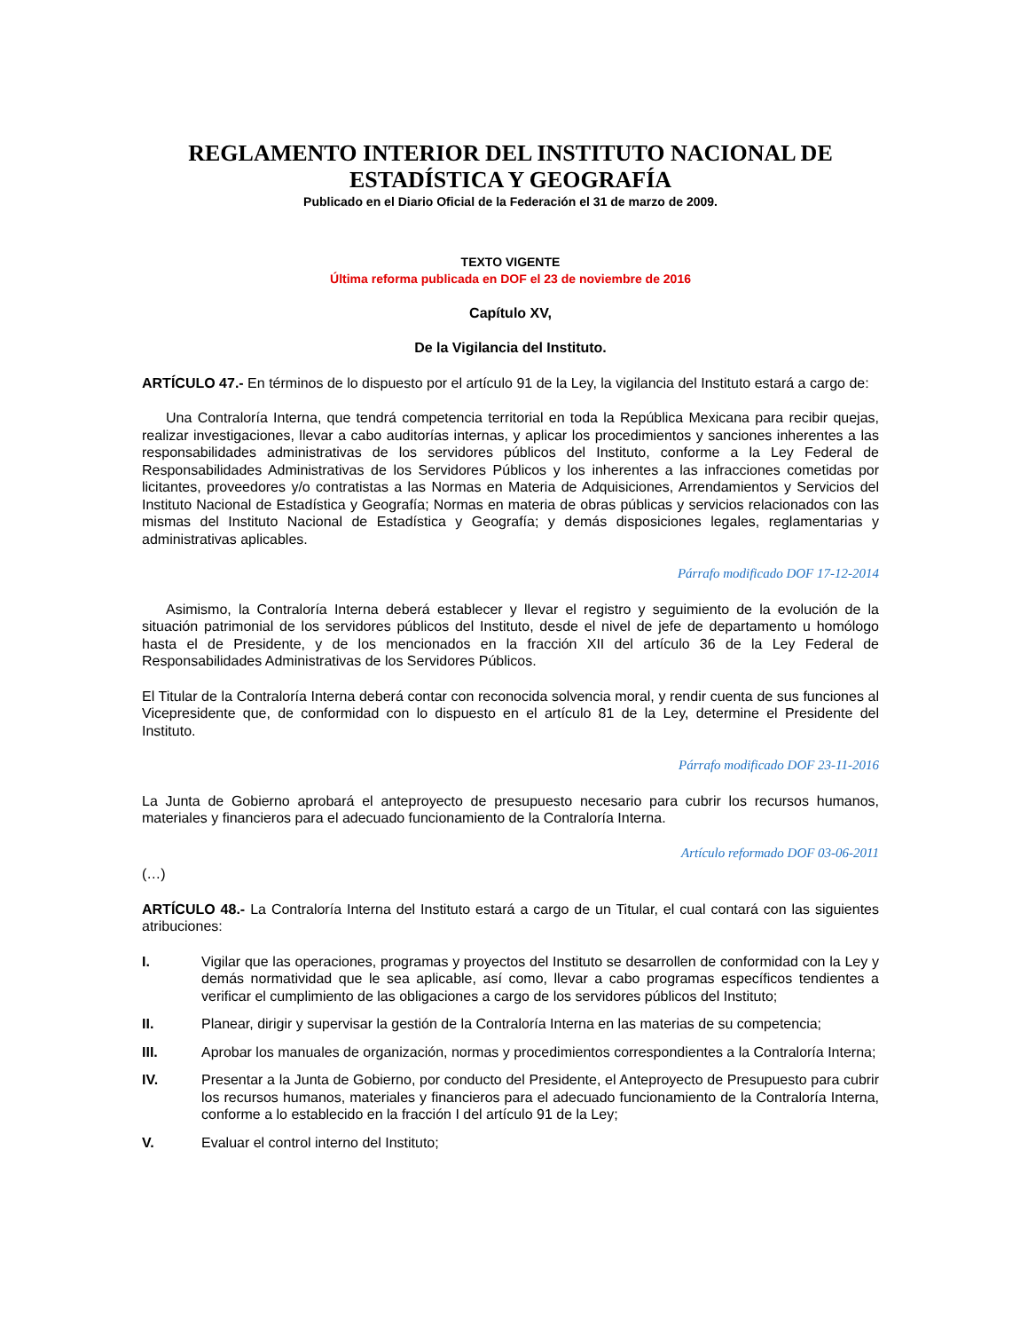REGLAMENTO INTERIOR DEL INSTITUTO NACIONAL DE ESTADÍSTICA Y GEOGRAFÍA
Publicado en el Diario Oficial de la Federación el 31 de marzo de 2009.
TEXTO VIGENTE
Última reforma publicada en DOF el 23 de noviembre de 2016
Capítulo XV,
De la Vigilancia del Instituto.
ARTÍCULO 47.- En términos de lo dispuesto por el artículo 91 de la Ley, la vigilancia del Instituto estará a cargo de:
Una Contraloría Interna, que tendrá competencia territorial en toda la República Mexicana para recibir quejas, realizar investigaciones, llevar a cabo auditorías internas, y aplicar los procedimientos y sanciones inherentes a las responsabilidades administrativas de los servidores públicos del Instituto, conforme a la Ley Federal de Responsabilidades Administrativas de los Servidores Públicos y los inherentes a las infracciones cometidas por licitantes, proveedores y/o contratistas a las Normas en Materia de Adquisiciones, Arrendamientos y Servicios del Instituto Nacional de Estadística y Geografía; Normas en materia de obras públicas y servicios relacionados con las mismas del Instituto Nacional de Estadística y Geografía; y demás disposiciones legales, reglamentarias y administrativas aplicables.
Párrafo modificado DOF 17-12-2014
Asimismo, la Contraloría Interna deberá establecer y llevar el registro y seguimiento de la evolución de la situación patrimonial de los servidores públicos del Instituto, desde el nivel de jefe de departamento u homólogo hasta el de Presidente, y de los mencionados en la fracción XII del artículo 36 de la Ley Federal de Responsabilidades Administrativas de los Servidores Públicos.
El Titular de la Contraloría Interna deberá contar con reconocida solvencia moral, y rendir cuenta de sus funciones al Vicepresidente que, de conformidad con lo dispuesto en el artículo 81 de la Ley, determine el Presidente del Instituto.
Párrafo modificado DOF 23-11-2016
La Junta de Gobierno aprobará el anteproyecto de presupuesto necesario para cubrir los recursos humanos, materiales y financieros para el adecuado funcionamiento de la Contraloría Interna.
Artículo reformado DOF 03-06-2011
(…)
ARTÍCULO 48.- La Contraloría Interna del Instituto estará a cargo de un Titular, el cual contará con las siguientes atribuciones:
I. Vigilar que las operaciones, programas y proyectos del Instituto se desarrollen de conformidad con la Ley y demás normatividad que le sea aplicable, así como, llevar a cabo programas específicos tendientes a verificar el cumplimiento de las obligaciones a cargo de los servidores públicos del Instituto;
II. Planear, dirigir y supervisar la gestión de la Contraloría Interna en las materias de su competencia;
III. Aprobar los manuales de organización, normas y procedimientos correspondientes a la Contraloría Interna;
IV. Presentar a la Junta de Gobierno, por conducto del Presidente, el Anteproyecto de Presupuesto para cubrir los recursos humanos, materiales y financieros para el adecuado funcionamiento de la Contraloría Interna, conforme a lo establecido en la fracción I del artículo 91 de la Ley;
V. Evaluar el control interno del Instituto;